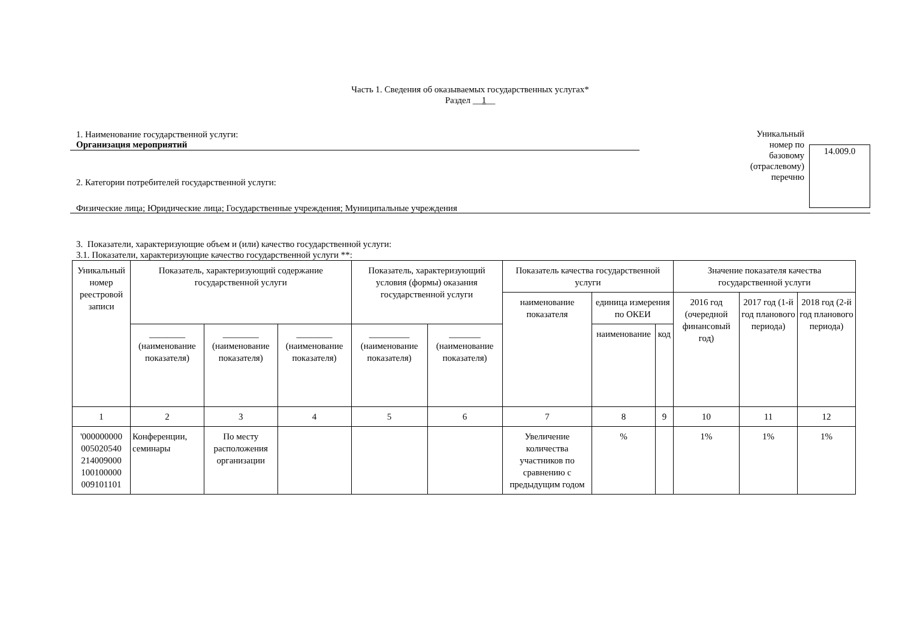Часть 1. Сведения об оказываемых государственных услугах*
Раздел __1__
1. Наименование государственной услуги:
Организация мероприятий
2. Категории потребителей государственной услуги:
Физические лица; Юридические лица; Государственные учреждения; Муниципальные учреждения
Уникальный номер по базовому (отраслевому) перечню
14.009.0
3. Показатели, характеризующие объем и (или) качество государственной услуги:
3.1. Показатели, характеризующие качество государственной услуги **:
| Уникальный номер реестровой записи | Показатель, характеризующий содержание государственной услуги | | | Показатель, характеризующий условия (формы) оказания государственной услуги | | Показатель качества государственной услуги | | | Значение показателя качества государственной услуги | | |
| --- | --- | --- | --- | --- | --- | --- | --- | --- | --- | --- | --- |
| | | | | | | наименование показателя | единица измерения по ОКЕИ | | 2016 год (очередной финансовый год) | 2017 год (1-й год планового периода) | 2018 год (2-й год планового периода) |
| | ________ (наименование показателя) | ________ (наименование показателя) | ________ (наименование показателя) | _________ (наименование показателя) | _______ (наименование показателя) | | наименование | код | | | |
| 1 | 2 | 3 | 4 | 5 | 6 | 7 | 8 | 9 | 10 | 11 | 12 |
| '000000000 005020540 214009000 100100000 009101101 | Конференции, семинары | По месту расположения организации | | | | Увеличение количества участников по сравнению с предыдущим годом | % | | 1% | 1% | 1% |